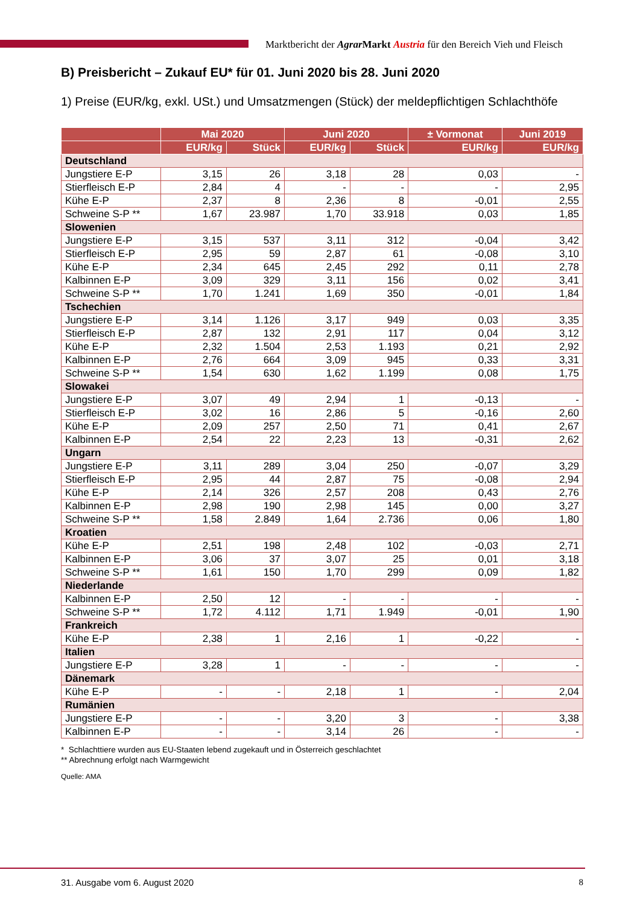Marktbericht der Agrar Markt Austria für den Bereich Vieh und Fleisch
B) Preisbericht – Zukauf EU* für 01. Juni 2020 bis 28. Juni 2020
1) Preise (EUR/kg, exkl. USt.) und Umsatzmengen (Stück) der meldepflichtigen Schlachthöfe
| | Mai 2020 | | Juni 2020 | | ± Vormonat | Juni 2019 |
| --- | --- | --- | --- | --- | --- | --- |
| | EUR/kg | Stück | EUR/kg | Stück | EUR/kg | EUR/kg |
| Deutschland | | | | | | |
| Jungstiere E-P | 3,15 | 26 | 3,18 | 28 | 0,03 | - |
| Stierfleisch E-P | 2,84 | 4 | - | - | - | 2,95 |
| Kühe E-P | 2,37 | 8 | 2,36 | 8 | -0,01 | 2,55 |
| Schweine S-P ** | 1,67 | 23.987 | 1,70 | 33.918 | 0,03 | 1,85 |
| Slowenien | | | | | | |
| Jungstiere E-P | 3,15 | 537 | 3,11 | 312 | -0,04 | 3,42 |
| Stierfleisch E-P | 2,95 | 59 | 2,87 | 61 | -0,08 | 3,10 |
| Kühe E-P | 2,34 | 645 | 2,45 | 292 | 0,11 | 2,78 |
| Kalbinnen E-P | 3,09 | 329 | 3,11 | 156 | 0,02 | 3,41 |
| Schweine S-P ** | 1,70 | 1.241 | 1,69 | 350 | -0,01 | 1,84 |
| Tschechien | | | | | | |
| Jungstiere E-P | 3,14 | 1.126 | 3,17 | 949 | 0,03 | 3,35 |
| Stierfleisch E-P | 2,87 | 132 | 2,91 | 117 | 0,04 | 3,12 |
| Kühe E-P | 2,32 | 1.504 | 2,53 | 1.193 | 0,21 | 2,92 |
| Kalbinnen E-P | 2,76 | 664 | 3,09 | 945 | 0,33 | 3,31 |
| Schweine S-P ** | 1,54 | 630 | 1,62 | 1.199 | 0,08 | 1,75 |
| Slowakei | | | | | | |
| Jungstiere E-P | 3,07 | 49 | 2,94 | 1 | -0,13 | - |
| Stierfleisch E-P | 3,02 | 16 | 2,86 | 5 | -0,16 | 2,60 |
| Kühe E-P | 2,09 | 257 | 2,50 | 71 | 0,41 | 2,67 |
| Kalbinnen E-P | 2,54 | 22 | 2,23 | 13 | -0,31 | 2,62 |
| Ungarn | | | | | | |
| Jungstiere E-P | 3,11 | 289 | 3,04 | 250 | -0,07 | 3,29 |
| Stierfleisch E-P | 2,95 | 44 | 2,87 | 75 | -0,08 | 2,94 |
| Kühe E-P | 2,14 | 326 | 2,57 | 208 | 0,43 | 2,76 |
| Kalbinnen E-P | 2,98 | 190 | 2,98 | 145 | 0,00 | 3,27 |
| Schweine S-P ** | 1,58 | 2.849 | 1,64 | 2.736 | 0,06 | 1,80 |
| Kroatien | | | | | | |
| Kühe E-P | 2,51 | 198 | 2,48 | 102 | -0,03 | 2,71 |
| Kalbinnen E-P | 3,06 | 37 | 3,07 | 25 | 0,01 | 3,18 |
| Schweine S-P ** | 1,61 | 150 | 1,70 | 299 | 0,09 | 1,82 |
| Niederlande | | | | | | |
| Kalbinnen E-P | 2,50 | 12 | - | - | - | - |
| Schweine S-P ** | 1,72 | 4.112 | 1,71 | 1.949 | -0,01 | 1,90 |
| Frankreich | | | | | | |
| Kühe E-P | 2,38 | 1 | 2,16 | 1 | -0,22 | - |
| Italien | | | | | | |
| Jungstiere E-P | 3,28 | 1 | - | - | - | - |
| Dänemark | | | | | | |
| Kühe E-P | - | - | 2,18 | 1 | - | 2,04 |
| Rumänien | | | | | | |
| Jungstiere E-P | - | - | 3,20 | 3 | - | 3,38 |
| Kalbinnen E-P | - | - | 3,14 | 26 | - | - |
* Schlachttiere wurden aus EU-Staaten lebend zugekauft und in Österreich geschlachtet
** Abrechnung erfolgt nach Warmgewicht
Quelle: AMA
31. Ausgabe vom 6. August 2020 8